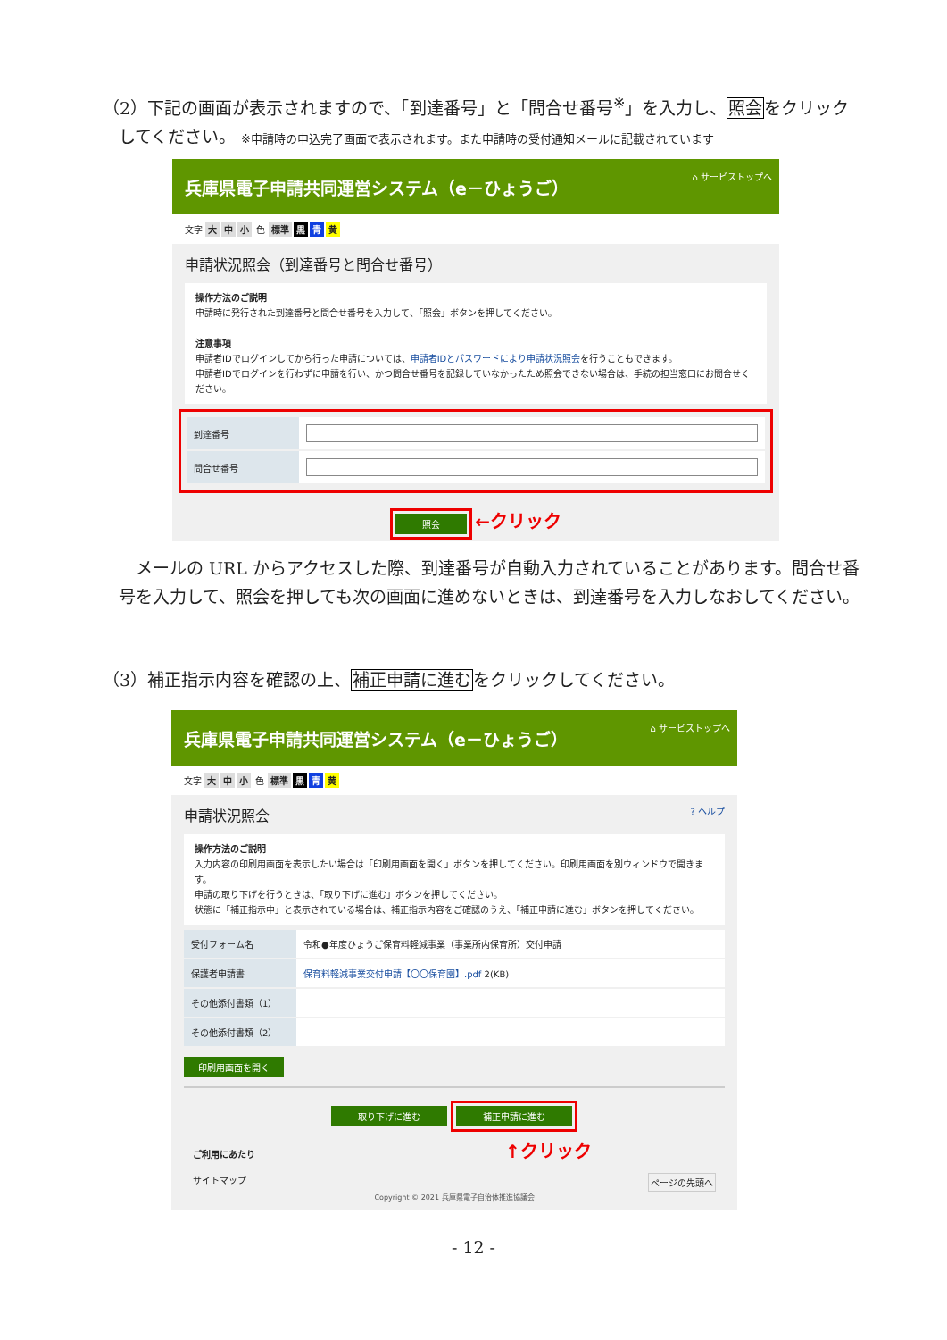（2）下記の画面が表示されますので、「到達番号」と「問合せ番号<sup>※</sup>」を入力し、照会をクリック
してください。 ※申請時の申込完了画面で表示されます。また申請時の受付通知メールに記載されています
兵庫県電子申請共同運営システム（e－ひょうご） ⌂ サービストップへ
文字 大 中 小 色 標準 黒 青 黄
申請状況照会（到達番号と問合せ番号）
操作方法のご説明
申請時に発行された到達番号と問合せ番号を入力して、「照会」ボタンを押してください。
注意事項
申請者IDでログインしてから行った申請については、申請者IDとパスワードにより申請状況照会を行うこともできます。
申請者IDでログインを行わずに申請を行い、かつ問合せ番号を記録していなかったため照会できない場合は、手続の担当窓口にお問合せください。
| 到達番号 | |
| 問合せ番号 | |
照会 ←クリック
　メールの URL からアクセスした際、到達番号が自動入力されていることがあります。問合せ番号を入力して、照会を押しても次の画面に進めないときは、到達番号を入力しなおしてください。
（3）補正指示内容を確認の上、補正申請に進むをクリックしてください。
兵庫県電子申請共同運営システム（e－ひょうご） ⌂ サービストップへ
文字 大 中 小 色 標準 黒 青 黄
申請状況照会 ? ヘルプ
操作方法のご説明
入力内容の印刷用画面を表示したい場合は「印刷用画面を開く」ボタンを押してください。印刷用画面を別ウィンドウで開きます。
申請の取り下げを行うときは、「取り下げに進む」ボタンを押してください。
状態に「補正指示中」と表示されている場合は、補正指示内容をご確認のうえ、「補正申請に進む」ボタンを押してください。
| 受付フォーム名 | 令和●年度ひょうご保育料軽減事業（事業所内保育所）交付申請 |
| 保護者申請書 | 保育料軽減事業交付申請【〇〇保育園】.pdf 2(KB) |
| その他添付書類（1） | |
| その他添付書類（2） | |
印刷用画面を開く
取り下げに進む 補正申請に進む
ご利用にあたり ↑クリック
サイトマップ ページの先頭へ
Copyright © 2021 兵庫県電子自治体推進協議会
- 12 -